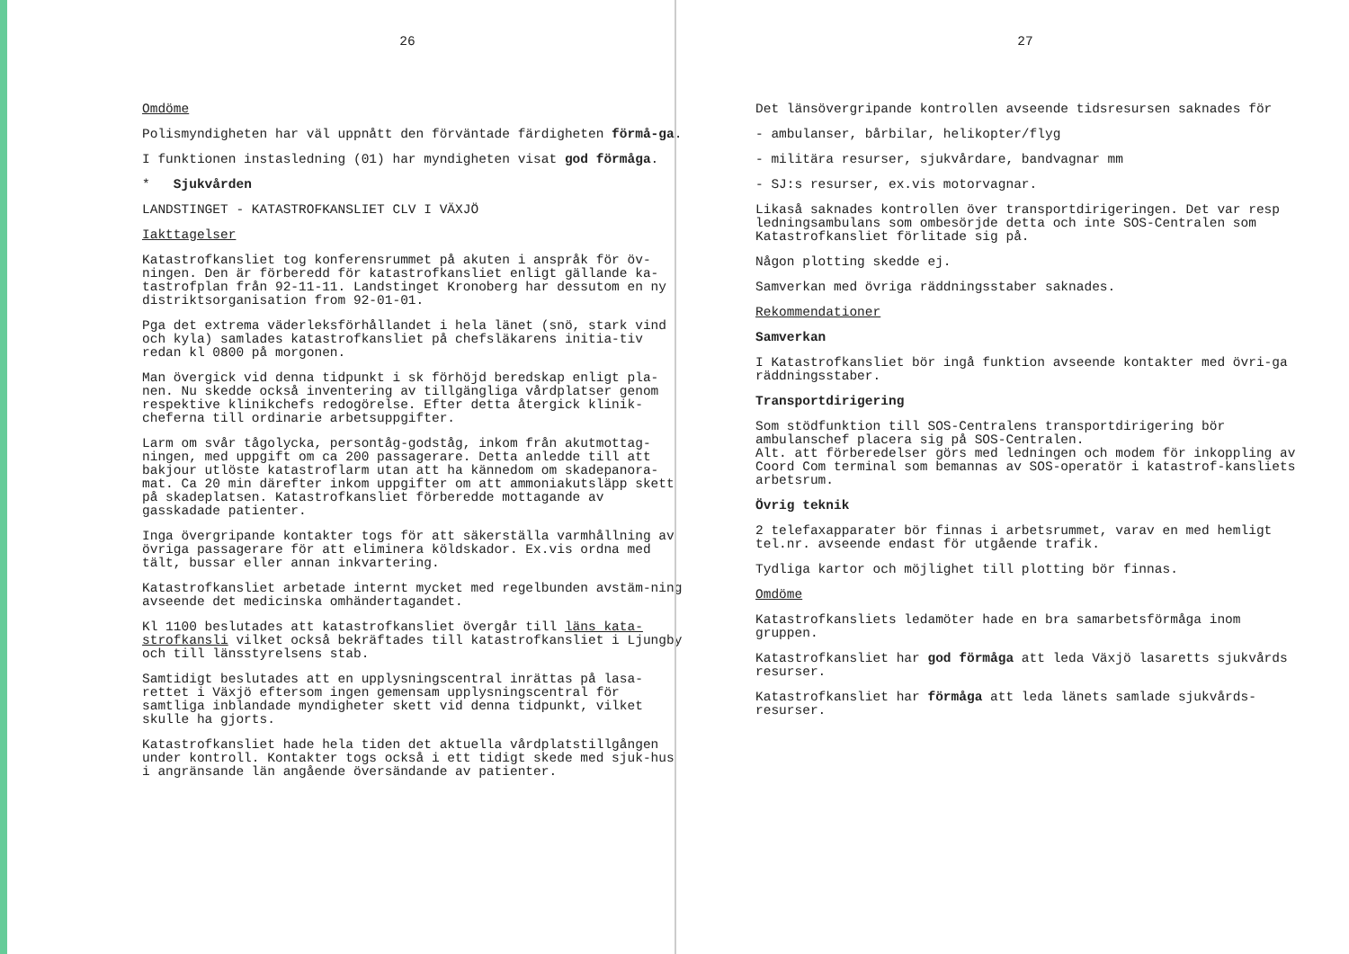26
Omdöme
Polismyndigheten har väl uppnått den förväntade färdigheten förmå-ga.
I funktionen instasledning (01) har myndigheten visat god förmåga.
* Sjukvården
LANDSTINGET - KATASTROFKANSLIET CLV I VÄXJÖ
Iakttagelser
Katastrofkansliet tog konferensrummet på akuten i anspråk för öv-ningen. Den är förberedd för katastrofkansliet enligt gällande ka-tastrofplan från 92-11-11. Landstinget Kronoberg har dessutom en ny distriktsorganisation from 92-01-01.
Pga det extrema väderleksförhållandet i hela länet (snö, stark vind och kyla) samlades katastrofkansliet på chefsläkarens initia-tiv redan kl 0800 på morgonen.
Man övergick vid denna tidpunkt i sk förhöjd beredskap enligt pla-nen. Nu skedde också inventering av tillgängliga vårdplatser genom respektive klinikchefs redogörelse. Efter detta återgick klinik-cheferna till ordinarie arbetsuppgifter.
Larm om svår tågolycka, persontåg-godståg, inkom från akutmottag-ningen, med uppgift om ca 200 passagerare. Detta anledde till att bakjour utlöste katastroflarm utan att ha kännedom om skadepanora-mat. Ca 20 min därefter inkom uppgifter om att ammoniakutsläpp skett på skadeplatsen. Katastrofkansliet förberedde mottagande av gasskadade patienter.
Inga övergripande kontakter togs för att säkerställa varmhållning av övriga passagerare för att eliminera köldskador. Ex.vis ordna med tält, bussar eller annan inkvartering.
Katastrofkansliet arbetade internt mycket med regelbunden avstäm-ning avseende det medicinska omhändertagandet.
Kl 1100 beslutades att katastrofkansliet övergår till läns kata-strofkansli vilket också bekräftades till katastrofkansliet i Ljungby och till länsstyrelsens stab.
Samtidigt beslutades att en upplysningscentral inrättas på lasa-rettet i Växjö eftersom ingen gemensam upplysningscentral för samtliga inblandade myndigheter skett vid denna tidpunkt, vilket skulle ha gjorts.
Katastrofkansliet hade hela tiden det aktuella vårdplatstillgången under kontroll. Kontakter togs också i ett tidigt skede med sjuk-hus i angränsande län angående översändande av patienter.
27
Det länsövergripande kontrollen avseende tidsresursen saknades för
- ambulanser, bårbilar, helikopter/flyg
- militära resurser, sjukvårdare, bandvagnar mm
- SJ:s resurser, ex.vis motorvagnar.
Likaså saknades kontrollen över transportdirigeringen. Det var resp ledningsambulans som ombesörjde detta och inte SOS-Centralen som Katastrofkansliet förlitade sig på.
Någon plotting skedde ej.
Samverkan med övriga räddningsstaber saknades.
Rekommendationer
Samverkan
I Katastrofkansliet bör ingå funktion avseende kontakter med övri-ga räddningsstaber.
Transportdirigering
Som stödfunktion till SOS-Centralens transportdirigering bör ambulanschef placera sig på SOS-Centralen.
Alt. att förberedelser görs med ledningen och modem för inkoppling av Coord Com terminal som bemannas av SOS-operatör i katastrof-kansliets arbetsrum.
Övrig teknik
2 telefaxapparater bör finnas i arbetsrummet, varav en med hemligt tel.nr. avseende endast för utgående trafik.
Tydliga kartor och möjlighet till plotting bör finnas.
Omdöme
Katastrofkansliets ledamöter hade en bra samarbetsförmåga inom gruppen.
Katastrofkansliet har god förmåga att leda Växjö lasaretts sjukvårds resurser.
Katastrofkansliet har förmåga att leda länets samlade sjukvårds-resurser.